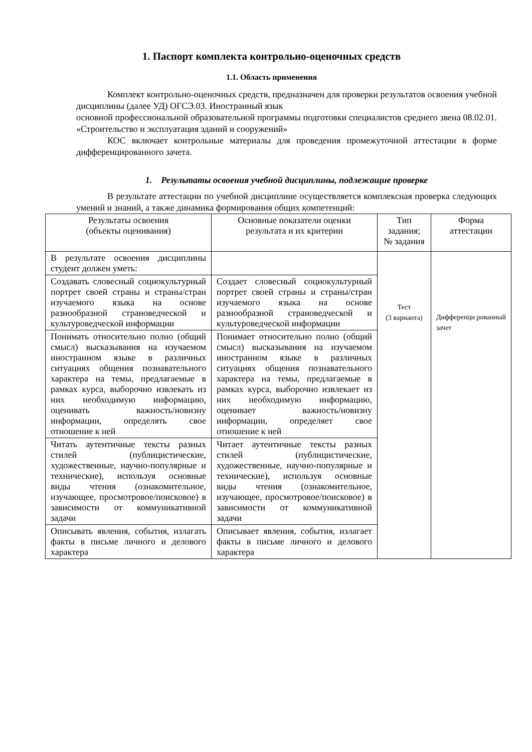1. Паспорт комплекта контрольно-оценочных средств
1.1. Область применения
Комплект контрольно-оценочных средств, предназначен для проверки результатов освоения учебной дисциплины (далее УД) ОГСЭ.03. Иностранный язык
основной профессиональной образовательной программы подготовки специалистов среднего звена 08.02.01. «Строительство и эксплуатация зданий и сооружений»
КОС включает контрольные материалы для проведения промежуточной аттестации в форме дифференцированного зачета.
1. Результаты освоения учебной дисциплины, подлежащие проверке
В результате аттестации по учебной дисциплине осуществляется комплексная проверка следующих умений и знаний, а также динамика формирования общих компетенций:
| Результаты освоения (объекты оценивания) | Основные показатели оценки результата и их критерии | Тип задания; № задания | Форма аттестации |
| --- | --- | --- | --- |
| В результате освоения дисциплины студент должен уметь: | | Тест (3 варианта) | Дифференци рованный зачет |
| Создавать словесный социокультурный портрет своей страны и страны/стран изучаемого языка на основе разнообразной страноведческой и культуроведческой информации | Создает словесный социокультурный портрет своей страны и страны/стран изучаемого языка на основе разнообразной страноведческой и культуроведческой информации | | |
| Понимать относительно полно (общий смысл) высказывания на изучаемом иностранном языке в различных ситуациях общения познавательного характера на темы, предлагаемые в рамках курса, выборочно извлекать из них необходимую информацию, оценивать важность/новизну информации, определять свое отношение к ней | Понимает относительно полно (общий смысл) высказывания на изучаемом иностранном языке в различных ситуациях общения познавательного характера на темы, предлагаемые в рамках курса, выборочно извлекает из них необходимую информацию, оценивает важность/новизну информации, определяет свое отношение к ней | | |
| Читать аутентичные тексты разных стилей (публицистические, художественные, научно-популярные и технические), используя основные виды чтения (ознакомительное, изучающее, просмотровое/поисковое) в зависимости от коммуникативной задачи | Читает аутентичные тексты разных стилей (публицистические, художественные, научно-популярные и технические), используя основные виды чтения (ознакомительное, изучающее, просмотровое/поисковое) в зависимости от коммуникативной задачи | | |
| Описывать явления, события, излагать факты в письме личного и делового характера | Описывает явления, события, излагает факты в письме личного и делового характера | | |